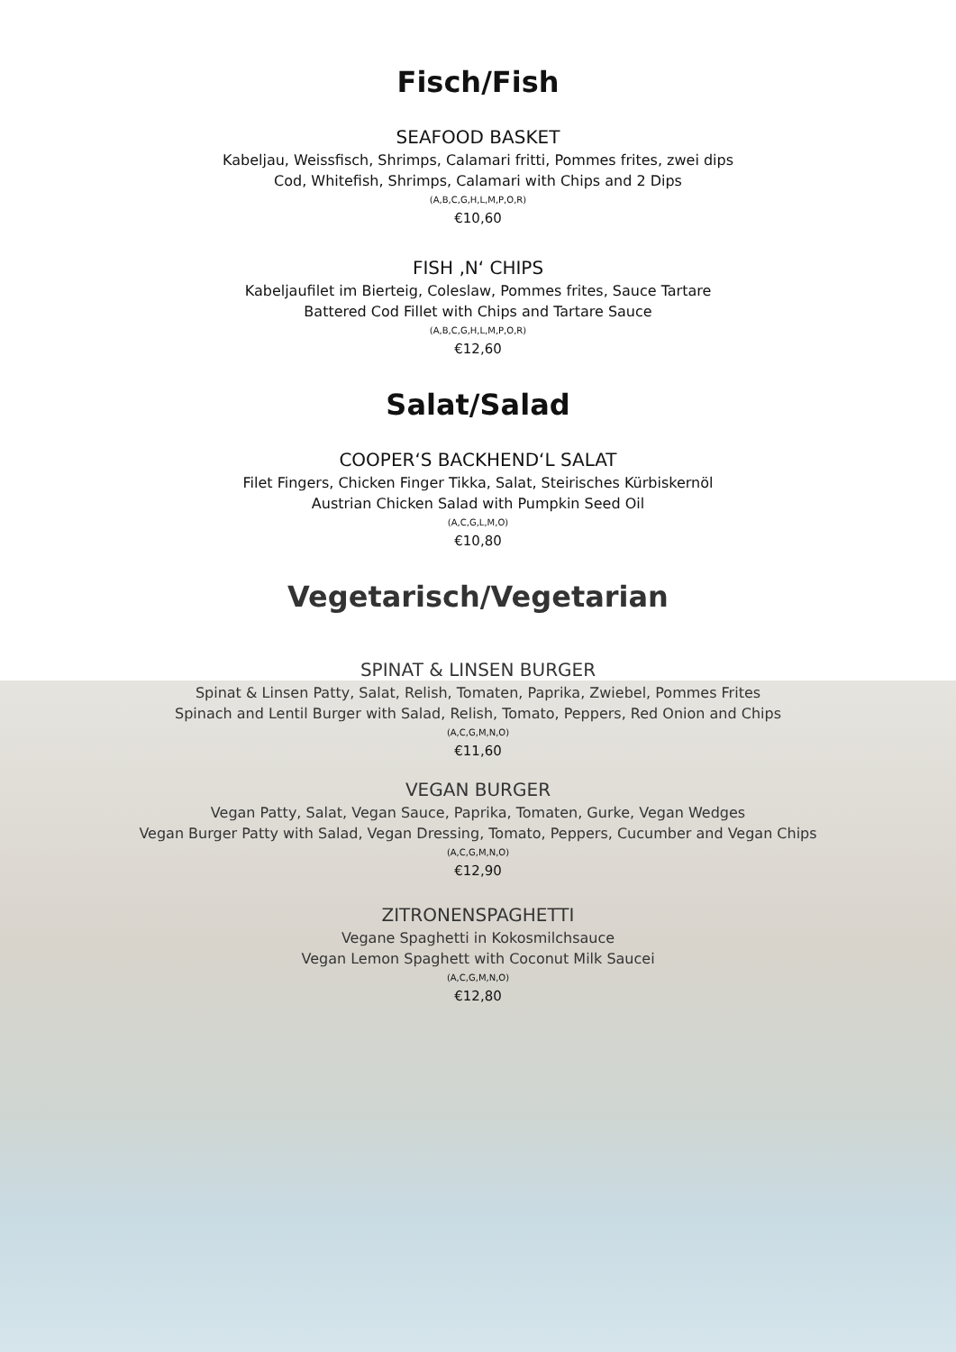Fisch/Fish
SEAFOOD BASKET
Kabeljau, Weissfisch, Shrimps, Calamari fritti, Pommes frites, zwei dips
Cod, Whitefish, Shrimps, Calamari with Chips and 2 Dips
(A,B,C,G,H,L,M,P,O,R)
€10,60
FISH ‚N‘ CHIPS
Kabeljaufilet im Bierteig, Coleslaw, Pommes frites, Sauce Tartare
Battered Cod Fillet with Chips and Tartare Sauce
(A,B,C,G,H,L,M,P,O,R)
€12,60
Salat/Salad
COOPER‘S BACKHEND‘L SALAT
Filet Fingers, Chicken Finger Tikka, Salat, Steirisches Kürbiskernöl
Austrian Chicken Salad with Pumpkin Seed Oil
(A,C,G,L,M,O)
€10,80
Vegetarisch/Vegetarian
SPINAT & LINSEN BURGER
Spinat & Linsen Patty, Salat, Relish, Tomaten, Paprika, Zwiebel, Pommes Frites
Spinach and Lentil Burger with Salad, Relish, Tomato, Peppers, Red Onion and Chips
(A,C,G,M,N,O)
€11,60
VEGAN BURGER
Vegan Patty, Salat, Vegan Sauce, Paprika, Tomaten, Gurke, Vegan Wedges
Vegan Burger Patty with Salad, Vegan Dressing, Tomato, Peppers, Cucumber and Vegan Chips
(A,C,G,M,N,O)
€12,90
ZITRONENSPAGHETTI
Vegane Spaghetti in Kokosmilchsauce
Vegan Lemon Spaghett with Coconut Milk Saucei
(A,C,G,M,N,O)
€12,80